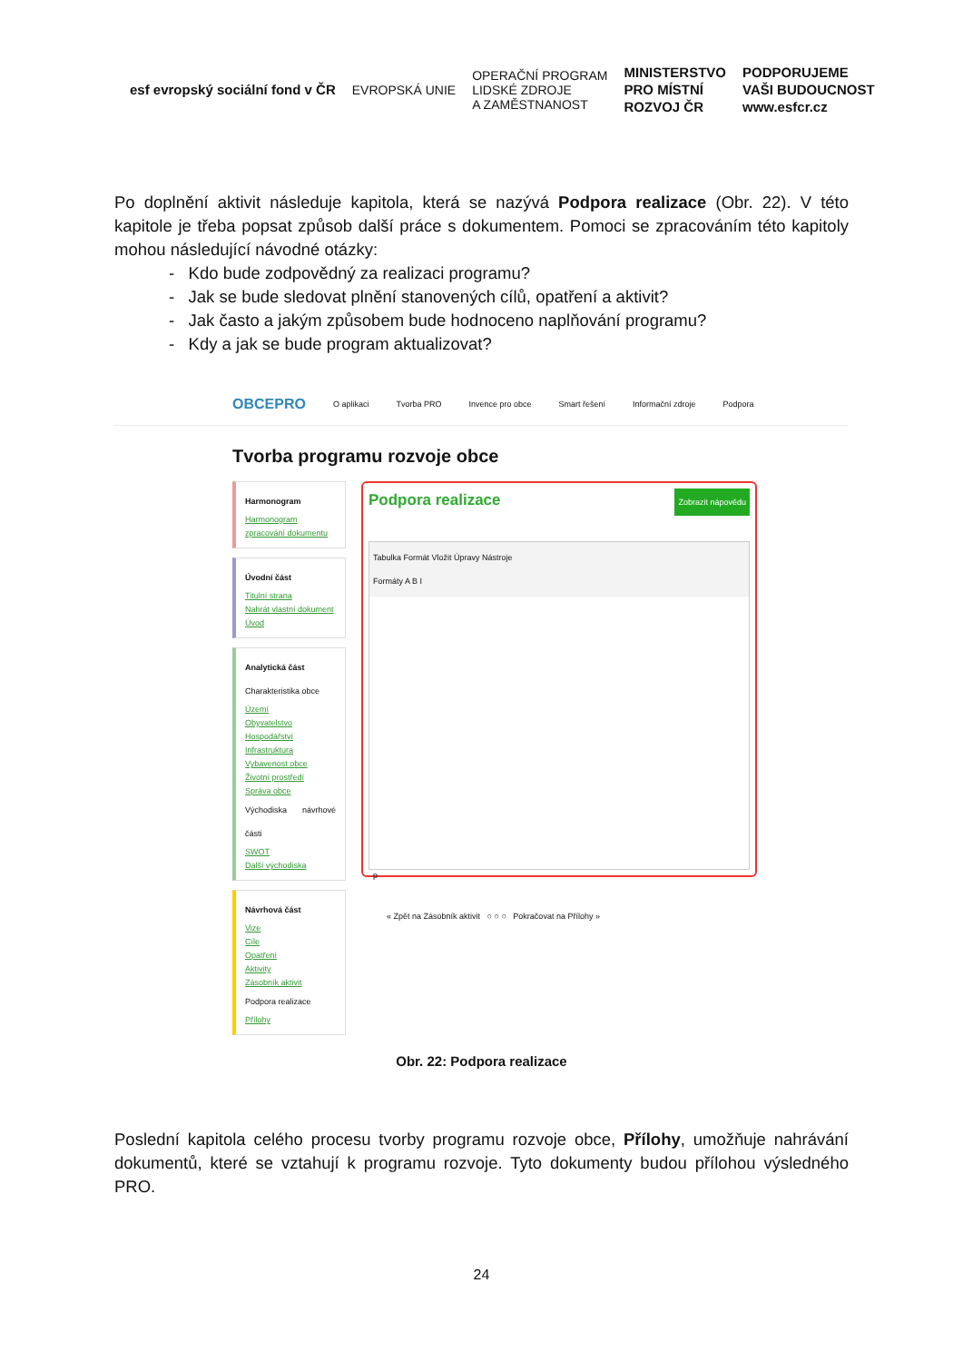esf evropský sociální fond v ČR
EVROPSKÁ UNIE
OPERAČNÍ PROGRAM
LIDSKÉ ZDROJE
A ZAMĚSTNANOST
MINISTERSTVO
PRO MÍSTNÍ
ROZVOJ ČR
PODPORUJEME
VAŠI BUDOUCNOST
www.esfcr.cz
Po doplnění aktivit následuje kapitola, která se nazývá Podpora realizace (Obr. 22). V této kapitole je třeba popsat způsob další práce s dokumentem. Pomoci se zpracováním této kapitoly mohou následující návodné otázky:
- Kdo bude zodpovědný za realizaci programu?
- Jak se bude sledovat plnění stanovených cílů, opatření a aktivit?
- Jak často a jakým způsobem bude hodnoceno naplňování programu?
- Kdy a jak se bude program aktualizovat?
OBCEPRO O aplikaci Tvorba PRO Invence pro obce Smart řešení Informační zdroje Podpora
Tvorba programu rozvoje obce
Harmonogram
Harmonogram zpracování dokumentu
Úvodní část
Titulní strana
Nahrát vlastní dokument
Úvod
Analytická část
Charakteristika obce
Území
Obyvatelstvo
Hospodářství
Infrastruktura
Vybavenost obce
Životní prostředí
Správa obce
Východiska návrhové části
SWOT
Další východiska
Návrhová část
Vize
Cíle
Opatření
Aktivity
Zásobník aktivit
Podpora realizace
Přílohy
Podpora realizace Zobrazit nápovědu
Tabulka Formát Vložit Úpravy Nástroje
Formáty A B I
p
« Zpět na Zásobník aktivit ○ ○ ○ Pokračovat na Přílohy »
Obr. 22: Podpora realizace
Poslední kapitola celého procesu tvorby programu rozvoje obce, Přílohy, umožňuje nahrávání dokumentů, které se vztahují k programu rozvoje. Tyto dokumenty budou přílohou výsledného PRO.
24